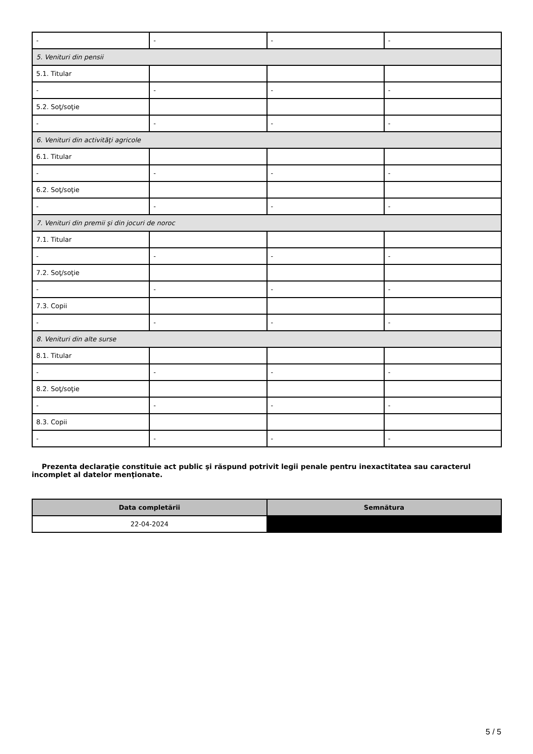| - | - | - | - |
| 5. Venituri din pensii | | | |
| 5.1. Titular | | | |
| - | - | - | - |
| 5.2. Soţ/soţie | | | |
| - | - | - | - |
| 6. Venituri din activităţi agricole | | | |
| 6.1. Titular | | | |
| - | - | - | - |
| 6.2. Soţ/soţie | | | |
| - | - | - | - |
| 7. Venituri din premii şi din jocuri de noroc | | | |
| 7.1. Titular | | | |
| - | - | - | - |
| 7.2. Soţ/soţie | | | |
| - | - | - | - |
| 7.3. Copii | | | |
| - | - | - | - |
| 8. Venituri din alte surse | | | |
| 8.1. Titular | | | |
| - | - | - | - |
| 8.2. Soţ/soţie | | | |
| - | - | - | - |
| 8.3. Copii | | | |
| - | - | - | - |
Prezenta declaraţie constituie act public şi răspund potrivit legii penale pentru inexactitatea sau caracterul incomplet al datelor menţionate.
| Data completării | Semnătura |
| --- | --- |
| 22-04-2024 | |
5 / 5